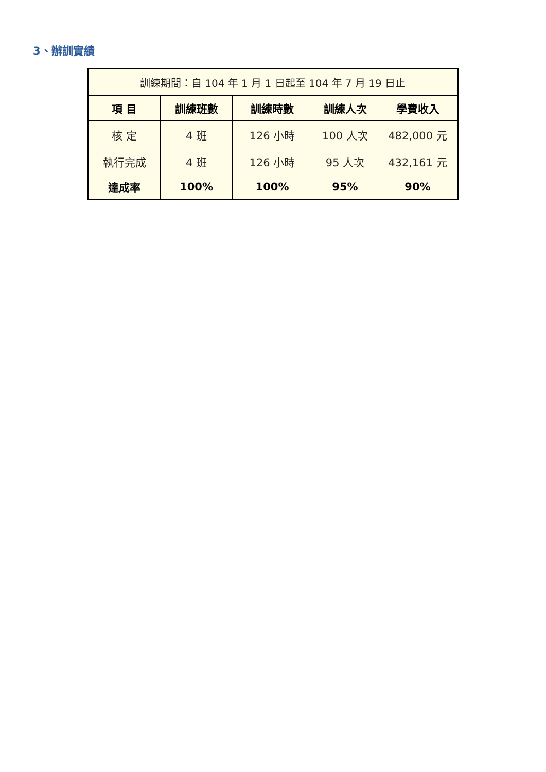3、辦訓實績
| 訓練期間：自 104 年 1 月 1 日起至 104 年 7 月 19 日止 | | | | |
| 項 目 | 訓練班數 | 訓練時數 | 訓練人次 | 學費收入 |
| 核 定 | 4 班 | 126 小時 | 100 人次 | 482,000 元 |
| 執行完成 | 4 班 | 126 小時 | 95 人次 | 432,161 元 |
| 達成率 | 100% | 100% | 95% | 90% |